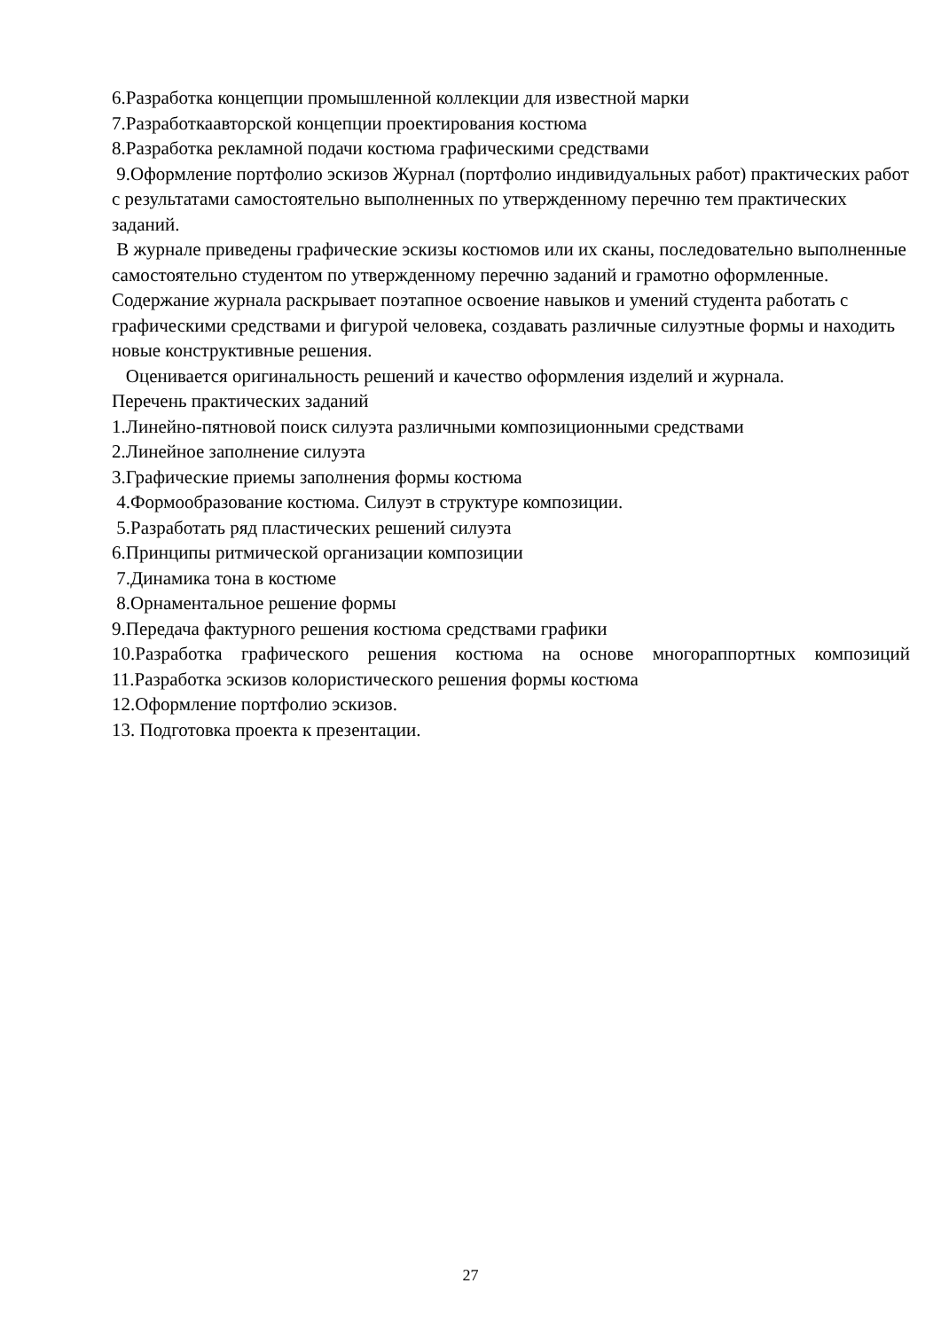6.Разработка концепции промышленной коллекции для известной марки
7.Разработкаавторской концепции проектирования костюма
8.Разработка рекламной подачи костюма графическими средствами
9.Оформление портфолио эскизов Журнал (портфолио индивидуальных работ) практических работ с результатами самостоятельно выполненных по утвержденному перечню тем практических заданий.
В журнале приведены графические эскизы костюмов или их сканы, последовательно выполненные самостоятельно студентом по утвержденному перечню заданий и грамотно оформленные.
Содержание журнала раскрывает поэтапное освоение навыков и умений студента работать с графическими средствами и фигурой человека, создавать различные силуэтные формы и находить новые конструктивные решения.
Оценивается оригинальность решений и качество оформления изделий и журнала.
Перечень практических заданий
1.Линейно-пятновой поиск силуэта различными композиционными средствами
2.Линейное заполнение силуэта
3.Графические приемы заполнения формы костюма
4.Формообразование костюма. Силуэт в структуре композиции.
5.Разработать ряд пластических решений силуэта
6.Принципы ритмической организации композиции
7.Динамика тона в костюме
8.Орнаментальное решение формы
9.Передача фактурного решения костюма средствами графики
10.Разработка графического решения костюма на основе многораппортных композиций 11.Разработка эскизов колористического решения формы костюма
12.Оформление портфолио эскизов.
13. Подготовка проекта к презентации.
27